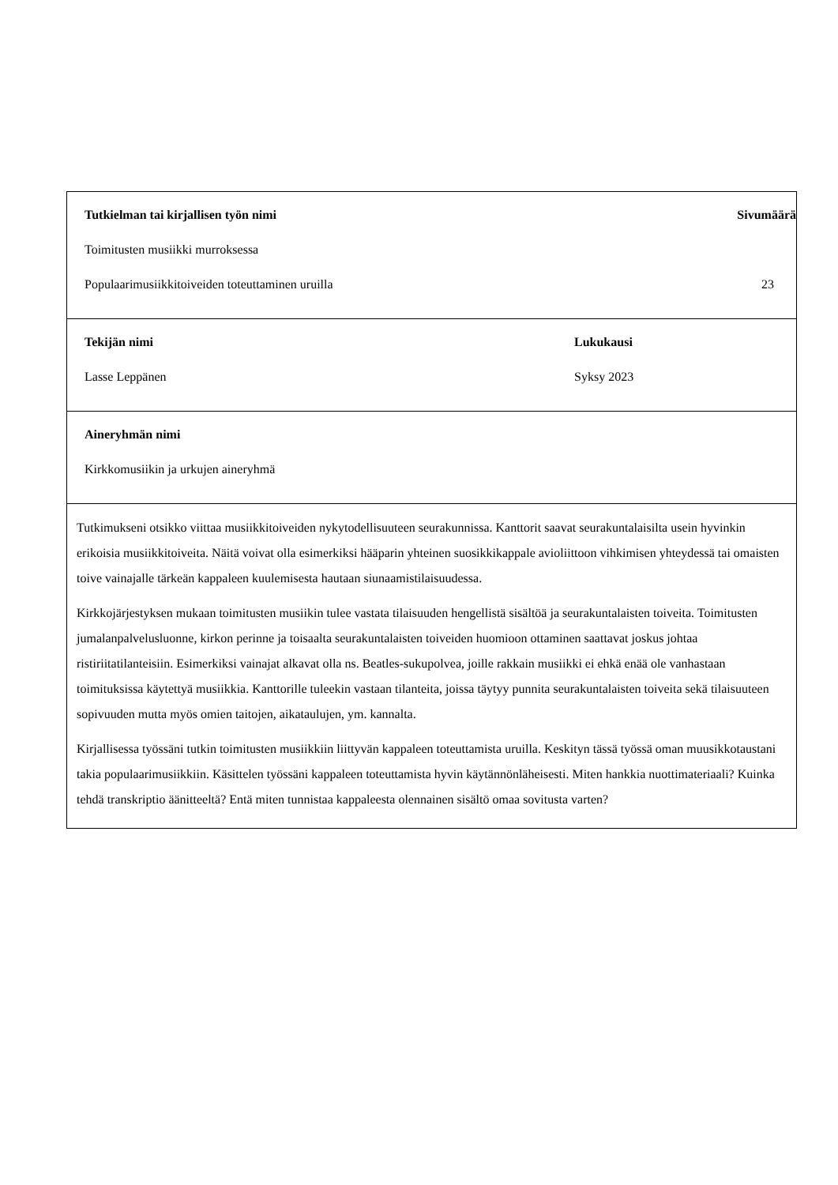| Tutkielman tai kirjallisen työn nimi Sivumäärä Toimitusten musiikki murroksessa Populaarimusiikkitoiveiden toteuttaminen uruilla 23 |
| Tekijän nimi Lasse Leppänen Lukukausi Syksy 2023 |
| Aineryhmän nimi Kirkkomusiikin ja urkujen aineryhmä |
| Tutkimukseni otsikko viittaa musiikkitoiveiden nykytodellisuuteen seurakunnissa. Kanttorit saavat seurakuntalaisilta usein hyvinkin erikoisia musiikkitoiveita. Näitä voivat olla esimerkiksi hääparin yhteinen suosikkikappale avioliittoon vihkimisen yhteydessä tai omaisten toive vainajalle tärkeän kappaleen kuulemisesta hautaan siunaamistilaisuudessa. Kirkkojärjestyksen mukaan toimitusten musiikin tulee vastata tilaisuuden hengellistä sisältöä ja seurakuntalaisten toiveita. Toimitusten jumalanpalvelusluonne, kirkon perinne ja toisaalta seurakuntalaisten toiveiden huomioon ottaminen saattavat joskus johtaa ristiriitatilanteisiin. Esimerkiksi vainajat alkavat olla ns. Beatles-sukupolvea, joille rakkain musiikki ei ehkä enää ole vanhastaan toimituksissa käytettyä musiikkia. Kanttorille tuleekin vastaan tilanteita, joissa täytyy punnita seurakuntalaisten toiveita sekä tilaisuuteen sopivuuden mutta myös omien taitojen, aikataulujen, ym. kannalta. Kirjallisessa työssäni tutkin toimitusten musiikkiin liittyvän kappaleen toteuttamista uruilla. Keskityn tässä työssä oman muusikkotaustani takia populaarimusiikkiin. Käsittelen työssäni kappaleen toteuttamista hyvin käytännönläheisesti. Miten hankkia nuottimateriaali? Kuinka tehdä transkriptio äänitteeltä? Entä miten tunnistaa kappaleesta olennainen sisältö omaa sovitusta varten? |